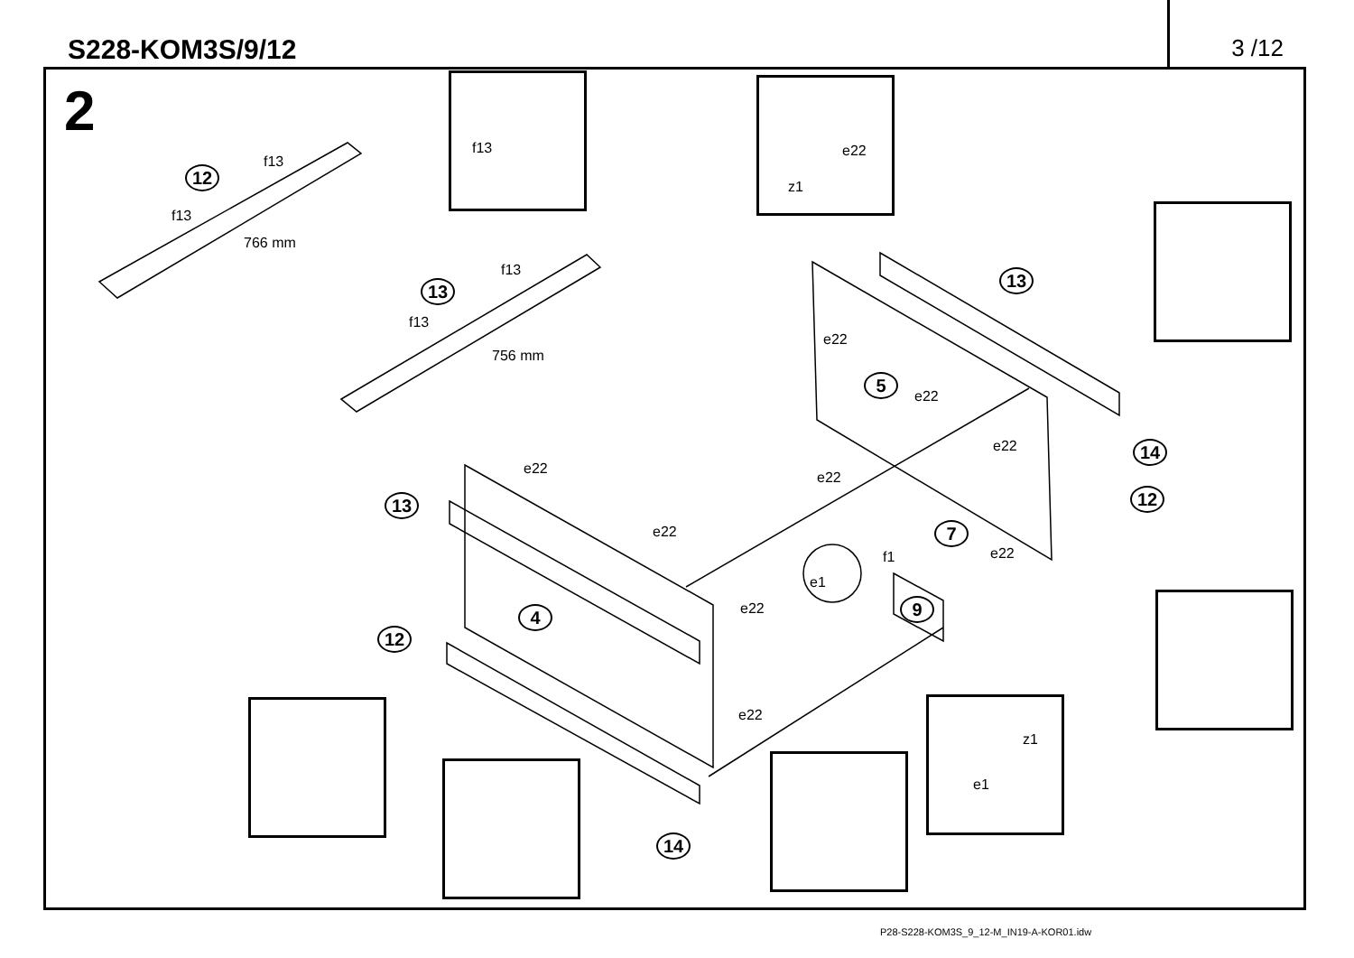S228-KOM3S/9/12
3 /12
2
f13
f13
f13
f13
f13
766 mm
756 mm
e22
z1
e22
e22
e22
e22
e22
e22
e22
e22
e22
f1
e1
z1
e1
12
13
13
5
14
12
7
13
4
12
9
14
P28-S228-KOM3S_9_12-M_IN19-A-KOR01.idw